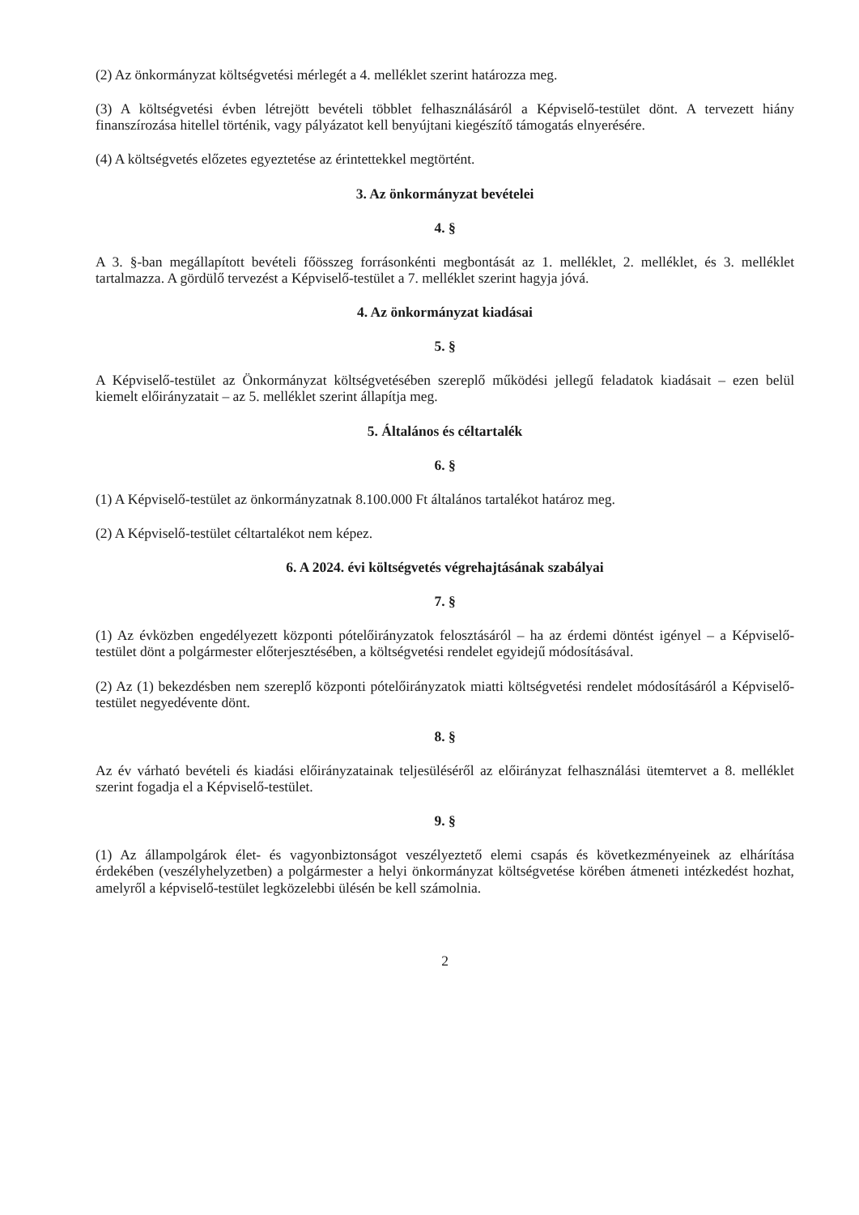(2) Az önkormányzat költségvetési mérlegét a 4. melléklet szerint határozza meg.
(3) A költségvetési évben létrejött bevételi többlet felhasználásáról a Képviselő-testület dönt. A tervezett hiány finanszírozása hitellel történik, vagy pályázatot kell benyújtani kiegészítő támogatás elnyerésére.
(4) A költségvetés előzetes egyeztetése az érintettekkel megtörtént.
3. Az önkormányzat bevételei
4. §
A 3. §-ban megállapított bevételi főösszeg forrásonkénti megbontását az 1. melléklet, 2. melléklet, és 3. melléklet tartalmazza. A gördülő tervezést a Képviselő-testület a 7. melléklet szerint hagyja jóvá.
4. Az önkormányzat kiadásai
5. §
A Képviselő-testület az Önkormányzat költségvetésében szereplő működési jellegű feladatok kiadásait – ezen belül kiemelt előirányzatait – az 5. melléklet szerint állapítja meg.
5. Általános és céltartalék
6. §
(1) A Képviselő-testület az önkormányzatnak 8.100.000 Ft általános tartalékot határoz meg.
(2) A Képviselő-testület céltartalékot nem képez.
6. A 2024. évi költségvetés végrehajtásának szabályai
7. §
(1) Az évközben engedélyezett központi pótelőirányzatok felosztásáról – ha az érdemi döntést igényel – a Képviselő-testület dönt a polgármester előterjesztésében, a költségvetési rendelet egyidejű módosításával.
(2) Az (1) bekezdésben nem szereplő központi pótelőirányzatok miatti költségvetési rendelet módosításáról a Képviselő-testület negyedévente dönt.
8. §
Az év várható bevételi és kiadási előirányzatainak teljesüléséről az előirányzat felhasználási ütemtervet a 8. melléklet szerint fogadja el a Képviselő-testület.
9. §
(1) Az állampolgárok élet- és vagyonbiztonságot veszélyeztető elemi csapás és következményeinek az elhárítása érdekében (veszélyhelyzetben) a polgármester a helyi önkormányzat költségvetése körében átmeneti intézkedést hozhat, amelyről a képviselő-testület legközelebbi ülésén be kell számolnia.
2